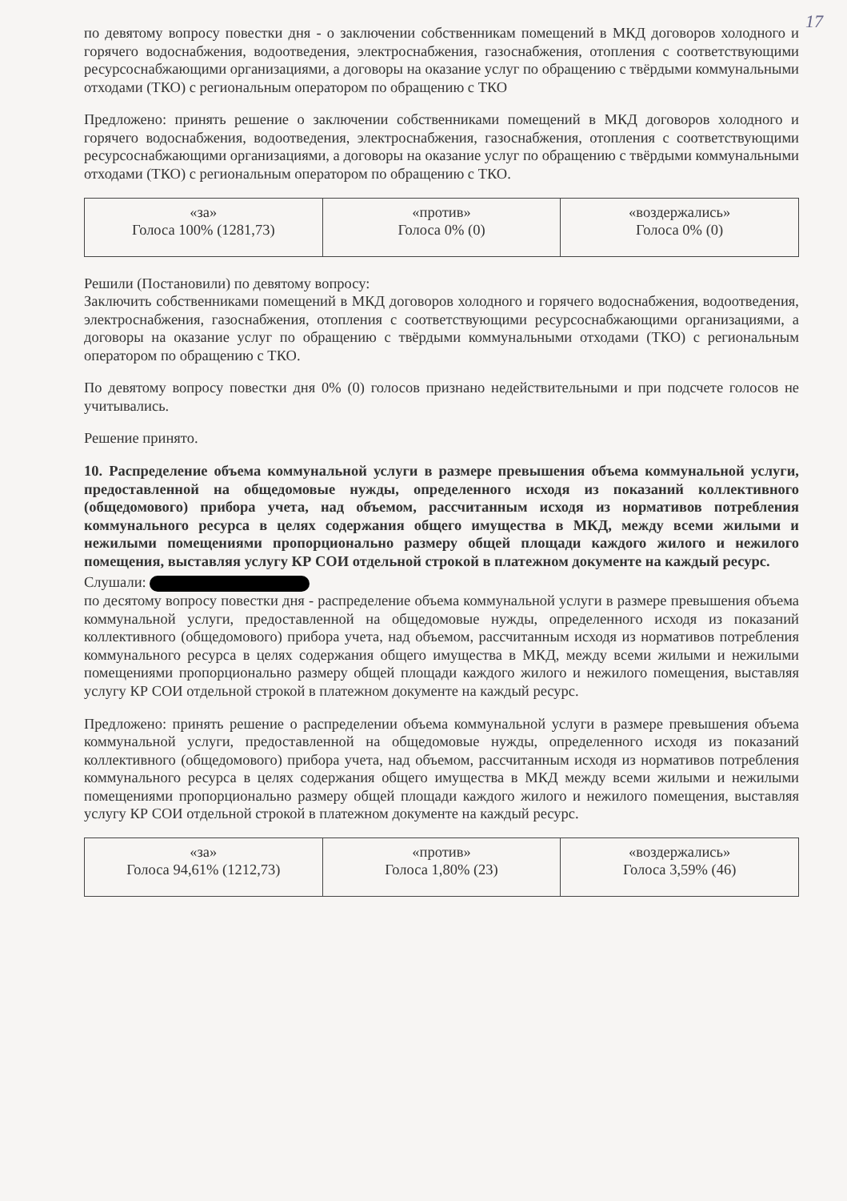17
по девятому вопросу повестки дня - о заключении собственникам помещений в МКД договоров холодного и горячего водоснабжения, водоотведения, электроснабжения, газоснабжения, отопления с соответствующими ресурсоснабжающими организациями, а договоры на оказание услуг по обращению с твёрдыми коммунальными отходами (ТКО) с региональным оператором по обращению с ТКО
Предложено: принять решение о заключении собственниками помещений в МКД договоров холодного и горячего водоснабжения, водоотведения, электроснабжения, газоснабжения, отопления с соответствующими ресурсоснабжающими организациями, а договоры на оказание услуг по обращению с твёрдыми коммунальными отходами (ТКО) с региональным оператором по обращению с ТКО.
| «за» Голоса 100% (1281,73) | «против» Голоса 0% (0) | «воздержались» Голоса 0% (0) |
Решили (Постановили) по девятому вопросу:
Заключить собственниками помещений в МКД договоров холодного и горячего водоснабжения, водоотведения, электроснабжения, газоснабжения, отопления с соответствующими ресурсоснабжающими организациями, а договоры на оказание услуг по обращению с твёрдыми коммунальными отходами (ТКО) с региональным оператором по обращению с ТКО.
По девятому вопросу повестки дня 0% (0) голосов признано недействительными и при подсчете голосов не учитывались.
Решение принято.
10. Распределение объема коммунальной услуги в размере превышения объема коммунальной услуги, предоставленной на общедомовые нужды, определенного исходя из показаний коллективного (общедомового) прибора учета, над объемом, рассчитанным исходя из нормативов потребления коммунального ресурса в целях содержания общего имущества в МКД, между всеми жилыми и нежилыми помещениями пропорционально размеру общей площади каждого жилого и нежилого помещения, выставляя услугу КР СОИ отдельной строкой в платежном документе на каждый ресурс.
Слушали:
по десятому вопросу повестки дня - распределение объема коммунальной услуги в размере превышения объема коммунальной услуги, предоставленной на общедомовые нужды, определенного исходя из показаний коллективного (общедомового) прибора учета, над объемом, рассчитанным исходя из нормативов потребления коммунального ресурса в целях содержания общего имущества в МКД, между всеми жилыми и нежилыми помещениями пропорционально размеру общей площади каждого жилого и нежилого помещения, выставляя услугу КР СОИ отдельной строкой в платежном документе на каждый ресурс.
Предложено: принять решение о распределении объема коммунальной услуги в размере превышения объема коммунальной услуги, предоставленной на общедомовые нужды, определенного исходя из показаний коллективного (общедомового) прибора учета, над объемом, рассчитанным исходя из нормативов потребления коммунального ресурса в целях содержания общего имущества в МКД между всеми жилыми и нежилыми помещениями пропорционально размеру общей площади каждого жилого и нежилого помещения, выставляя услугу КР СОИ отдельной строкой в платежном документе на каждый ресурс.
| «за» Голоса 94,61% (1212,73) | «против» Голоса 1,80% (23) | «воздержались» Голоса 3,59% (46) |